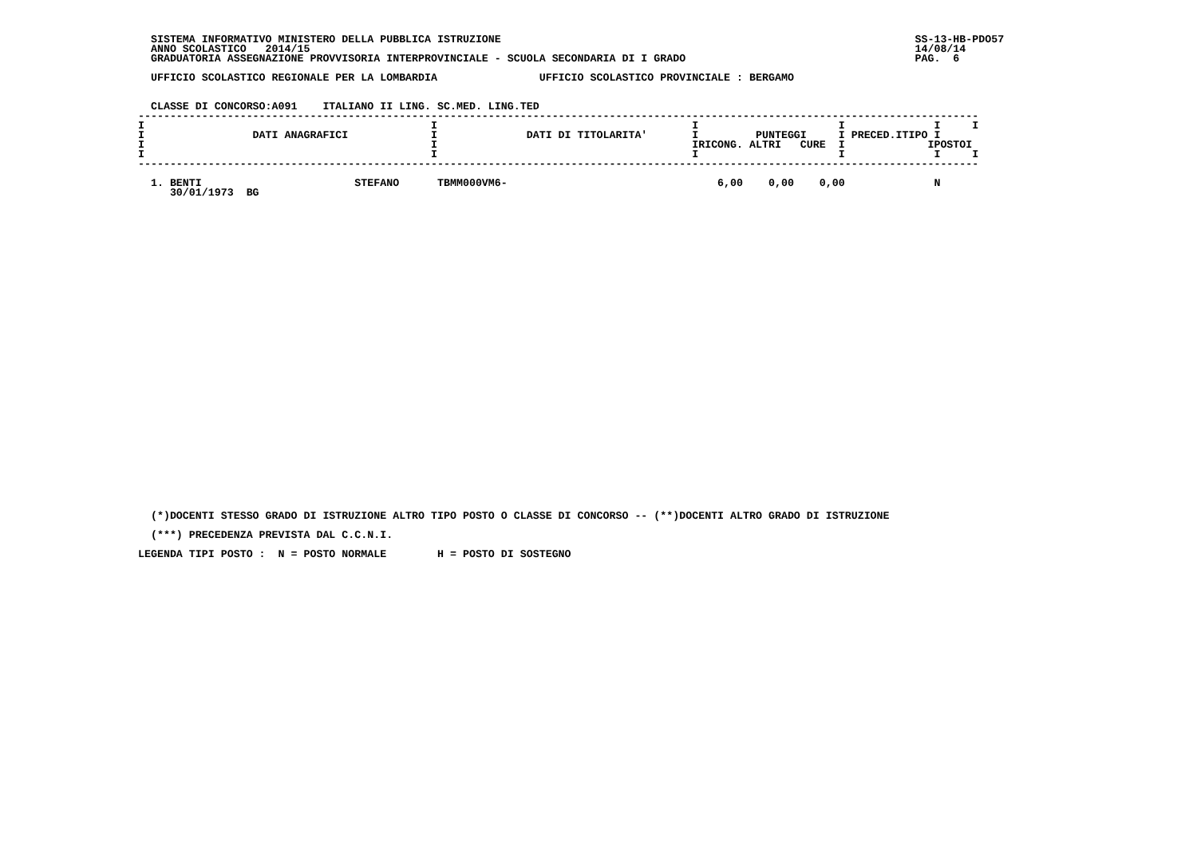SISTEMA INFORMATIVO MINISTERO DELLA PUBBLICA ISTRUZIONE                                                                 SS-13-HB-PDO57
   ANNO SCOLASTICO   2014/15                                                                                               14/08/14
   GRADUATORIA ASSEGNAZIONE PROVVISORIA INTERPROVINCIALE - SCUOLA SECONDARIA DI I GRADO                                    PAG.  6

   UFFICIO SCOLASTICO REGIONALE PER LA LOMBARDIA                UFFICIO SCOLASTICO PROVINCIALE : BERGAMO


   CLASSE DI CONCORSO:A091    ITALIANO II LING. SC.MED. LING.TED
 ------------------------------------------------------------------------------------------------------------------------------------
 I                                             I                                        I                      I              I     I
 I                 DATI ANAGRAFICI             I              DATI DI TITOLARITA'       I         PUNTEGGI     I PRECED.ITIPO I
 I                                             I                                        IRICONG. ALTRI   CURE  I             IPOSTOI
 I                                             I                                        I                      I              I     I
 ------------------------------------------------------------------------------------------------------------------------------------

   1. BENTI                        STEFANO      TBMM000VM6-                                 6,00    0,00    0,00              N
      30/01/1973  BG
   (*)DOCENTI STESSO GRADO DI ISTRUZIONE ALTRO TIPO POSTO O CLASSE DI CONCORSO -- (**)DOCENTI ALTRO GRADO DI ISTRUZIONE

   (***) PRECEDENZA PREVISTA DAL C.C.N.I.

 LEGENDA TIPI POSTO :  N = POSTO NORMALE        H = POSTO DI SOSTEGNO